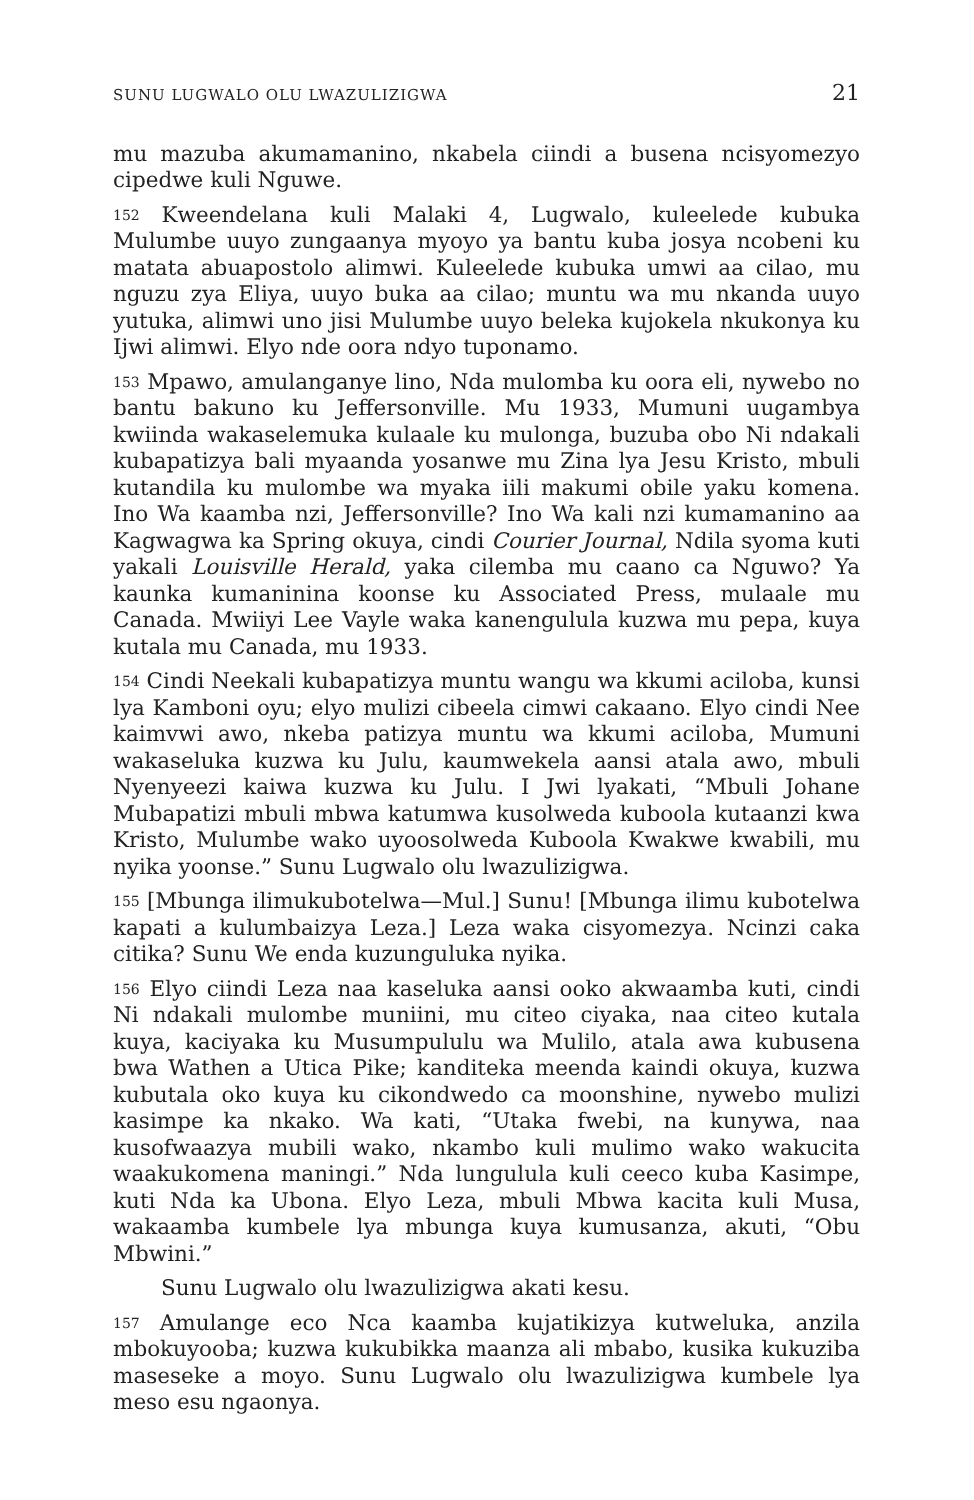SUNU LUGWALO OLU LWAZULIZIGWA 21
mu mazuba akumamanino, nkabela ciindi a busena ncisyomezyo cipedwe kuli Nguwe.
152 Kweendelana kuli Malaki 4, Lugwalo, kuleelede kubuka Mulumbe uuyo zungaanya myoyo ya bantu kuba josya ncobeni ku matata abuapostolo alimwi. Kuleelede kubuka umwi aa cilao, mu nguzu zya Eliya, uuyo buka aa cilao; muntu wa mu nkanda uuyo yutuka, alimwi uno jisi Mulumbe uuyo beleka kujokela nkukonya ku Ijwi alimwi. Elyo nde oora ndyo tuponamo.
153 Mpawo, amulanganye lino, Nda mulomba ku oora eli, nywebo no bantu bakuno ku Jeffersonville. Mu 1933, Mumuni uugambya kwiinda wakaselemuka kulaale ku mulonga, buzuba obo Ni ndakali kubapatizya bali myaanda yosanwe mu Zina lya Jesu Kristo, mbuli kutandila ku mulombe wa myaka iili makumi obile yaku komena. Ino Wa kaamba nzi, Jeffersonville? Ino Wa kali nzi kumamanino aa Kagwagwa ka Spring okuya, cindi Courier Journal, Ndila syoma kuti yakali Louisville Herald, yaka cilemba mu caano ca Nguwo? Ya kaunka kumaninina koonse ku Associated Press, mulaale mu Canada. Mwiiyi Lee Vayle waka kanengulula kuzwa mu pepa, kuya kutala mu Canada, mu 1933.
154 Cindi Neekali kubapatizya muntu wangu wa kkumi aciloba, kunsi lya Kamboni oyu; elyo mulizi cibeela cimwi cakaano. Elyo cindi Nee kaimvwi awo, nkeba patizya muntu wa kkumi aciloba, Mumuni wakaseluka kuzwa ku Julu, kaumwekela aansi atala awo, mbuli Nyenyeezi kaiwa kuzwa ku Julu. I Jwi lyakati, “Mbuli Johane Mubapatizi mbuli mbwa katumwa kusolweda kuboola kutaanzi kwa Kristo, Mulumbe wako uyoosolweda Kuboola Kwakwe kwabili, mu nyika yoonse.” Sunu Lugwalo olu lwazulizigwa.
155 [Mbunga ilimukubotelwa—Mul.] Sunu! [Mbunga ilimu kubotelwa kapati a kulumbaizya Leza.] Leza waka cisyomezya. Ncinzi caka citika? Sunu We enda kuzunguluka nyika.
156 Elyo ciindi Leza naa kaseluka aansi ooko akwaamba kuti, cindi Ni ndakali mulombe muniini, mu citeo ciyaka, naa citeo kutala kuya, kaciyaka ku Musumpululu wa Mulilo, atala awa kubusena bwa Wathen a Utica Pike; kanditeka meenda kaindi okuya, kuzwa kubutala oko kuya ku cikondwedo ca moonshine, nywebo mulizi kasimpe ka nkako. Wa kati, “Utaka fwebi, na kunywa, naa kusofwaazya mubili wako, nkambo kuli mulimo wako wakucita waakukomena maningi.” Nda lungulula kuli ceeco kuba Kasimpe, kuti Nda ka Ubona. Elyo Leza, mbuli Mbwa kacita kuli Musa, wakaamba kumbele lya mbunga kuya kumusanza, akuti, “Obu Mbwini.”
Sunu Lugwalo olu lwazulizigwa akati kesu.
157 Amulange eco Nca kaamba kujatikizya kutweluka, anzila mbokuyooba; kuzwa kukubikka maanza ali mbabo, kusika kukuziba maseseke a moyo. Sunu Lugwalo olu lwazulizigwa kumbele lya meso esu ngaonya.